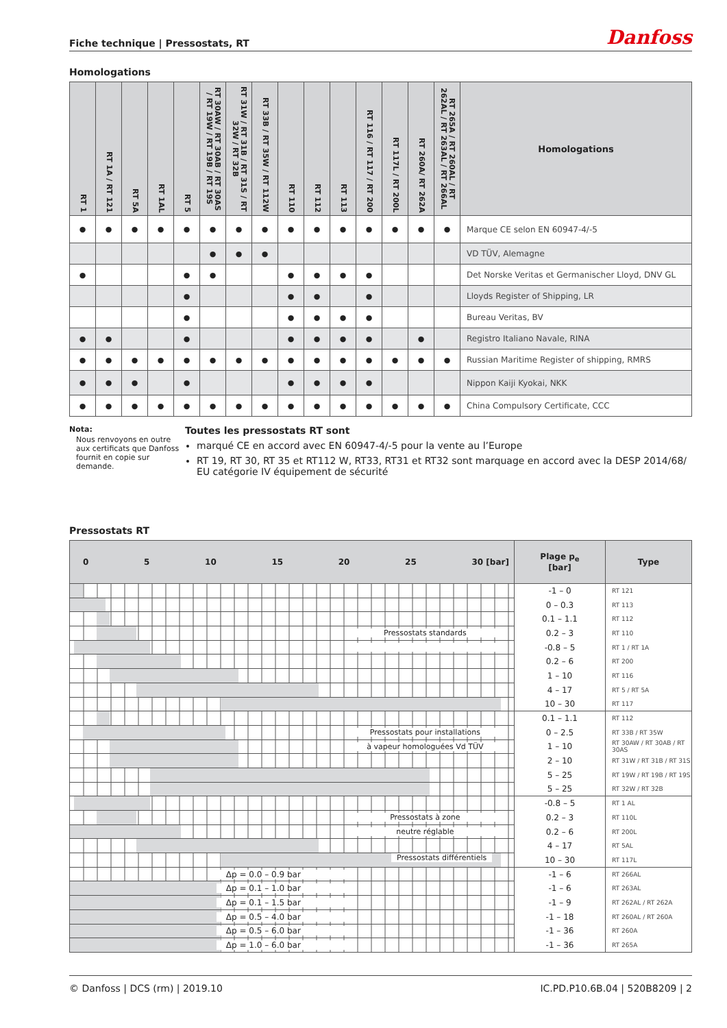Fiche technique | Pressostats, RT
Danfoss
Homologations
| RT 1 | RT 1A / RT 121 | RT 5A | RT 1AL | RT 5 | RT 30AW / RT 30AB / RT 30AS / RT 19W / RT 19B / RT 19S | RT 31W / RT 31B / RT 31S / RT 32W / RT 32B | RT 33B / RT 35W / RT 112W | RT 110 | RT 112 | RT 113 | RT 116 / RT 117 / RT 200 | RT 117L / RT 200L | RT 260A/ RT 262A | RT 265A / RT 260AL / RT 262AL / RT 263AL / RT 266AL | Homologations |
| --- | --- | --- | --- | --- | --- | --- | --- | --- | --- | --- | --- | --- | --- | --- | --- |
| ● | ● | ● | ● | ● | ● | ● | ● | ● | ● | ● | ● | ● | ● | ● | Marque CE selon EN 60947-4/-5 |
| | | | | | ● | ● | ● | | | | | | | | VD TÜV, Alemagne |
| ● | | | | ● | ● | | | ● | ● | ● | ● | | | | Det Norske Veritas et Germanischer Lloyd, DNV GL |
| | | | | ● | | | | ● | ● | | ● | | | | Lloyds Register of Shipping, LR |
| | | | | ● | | | | ● | ● | ● | ● | | | | Bureau Veritas, BV |
| ● | ● | | | ● | | | | ● | ● | ● | ● | | ● | | Registro Italiano Navale, RINA |
| ● | ● | ● | ● | ● | ● | ● | ● | ● | ● | ● | ● | ● | ● | ● | Russian Maritime Register of shipping, RMRS |
| ● | ● | ● | | ● | | | | ● | ● | ● | ● | | | | Nippon Kaiji Kyokai, NKK |
| ● | ● | ● | ● | ● | ● | ● | ● | ● | ● | ● | ● | ● | ● | ● | China Compulsory Certificate, CCC |
Nota:
Nous renvoyons en outre aux certificats que Danfoss fournit en copie sur demande.
Toutes les pressostats RT sont
marqué CE en accord avec EN 60947-4/-5 pour la vente au l’Europe
RT 19, RT 30, RT 35 et RT112 W, RT33, RT31 et RT32 sont marquage en accord avec la DESP 2014/68/ EU catégorie IV équipement de sécurité
Pressostats RT
| 0 5 10 15 20 25 30 [bar] | Plage p<sub>e</sub> [bar] | Type |
| --- | --- | --- |
| | -1 – 0 | RT 121 |
| | 0 – 0.3 | RT 113 |
| | 0.1 – 1.1 | RT 112 |
| Pressostats standards | 0.2 – 3 | RT 110 |
| . | -0.8 – 5 | RT 1 / RT 1A |
| | 0.2 – 6 | RT 200 |
| | 1 – 10 | RT 116 |
| | 4 – 17 | RT 5 / RT 5A |
| | 10 – 30 | RT 117 |
| | 0.1 – 1.1 | RT 112 |
| Pressostats pour installations | 0 – 2.5 | RT 33B / RT 35W |
| à vapeur homologuées Vd TÜV | 1 – 10 | RT 30AW / RT 30AB / RT 30AS |
| | 2 – 10 | RT 31W / RT 31B / RT 31S |
| | 5 – 25 | RT 19W / RT 19B / RT 19S |
| | 5 – 25 | RT 32W / RT 32B |
| | -0.8 – 5 | RT 1 AL |
| Pressostats à zone | 0.2 – 3 | RT 110L |
| neutre réglable | 0.2 – 6 | RT 200L |
| | 4 – 17 | RT 5AL |
| | 10 – 30 | RT 117L |
| Δp = 0.0 – 0.9 bar | -1 – 6 | RT 266AL |
| Δp = 0.1 – 1.0 bar | -1 – 6 | RT 263AL |
| Δp = 0.1 – 1.5 bar | -1 – 9 | RT 262AL / RT 262A |
| Δp = 0.5 – 4.0 bar | -1 – 18 | RT 260AL / RT 260A |
| Δp = 0.5 – 6.0 bar | -1 – 36 | RT 260A |
| Δp = 1.0 – 6.0 bar | -1 – 36 | RT 265A |
Pressostats différentiels
© Danfoss | DCS (rm) | 2019.10 IC.PD.P10.6B.04 | 520B8209 | 2